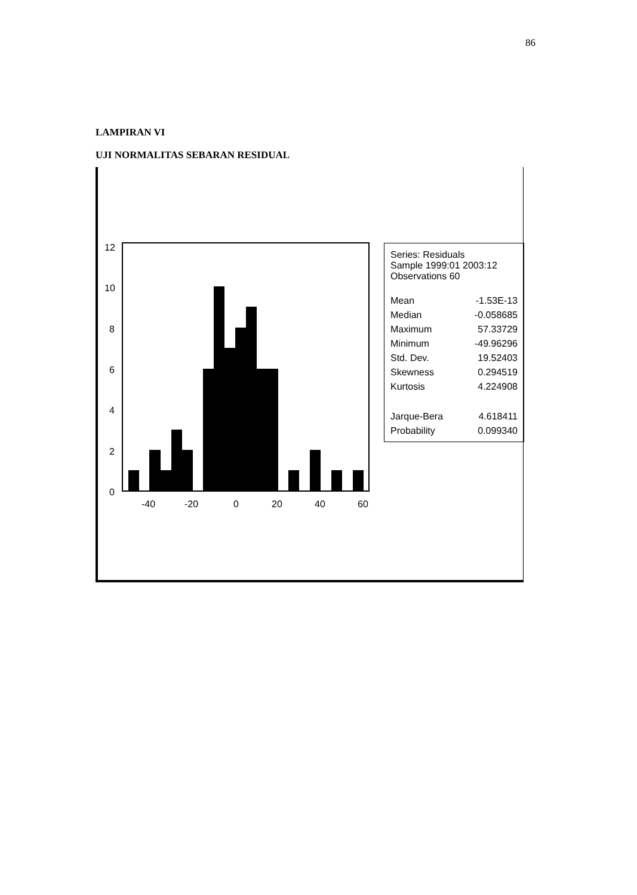86
LAMPIRAN VI
UJI NORMALITAS SEBARAN RESIDUAL
12
10
8
6
4
2
0
-40
-20
0
20
40
60
Series: Residuals
Sample 1999:01 2003:12
Observations 60
| Mean | -1.53E-13 |
| Median | -0.058685 |
| Maximum | 57.33729 |
| Minimum | -49.96296 |
| Std. Dev. | 19.52403 |
| Skewness | 0.294519 |
| Kurtosis | 4.224908 |
| Jarque-Bera | 4.618411 |
| Probability | 0.099340 |